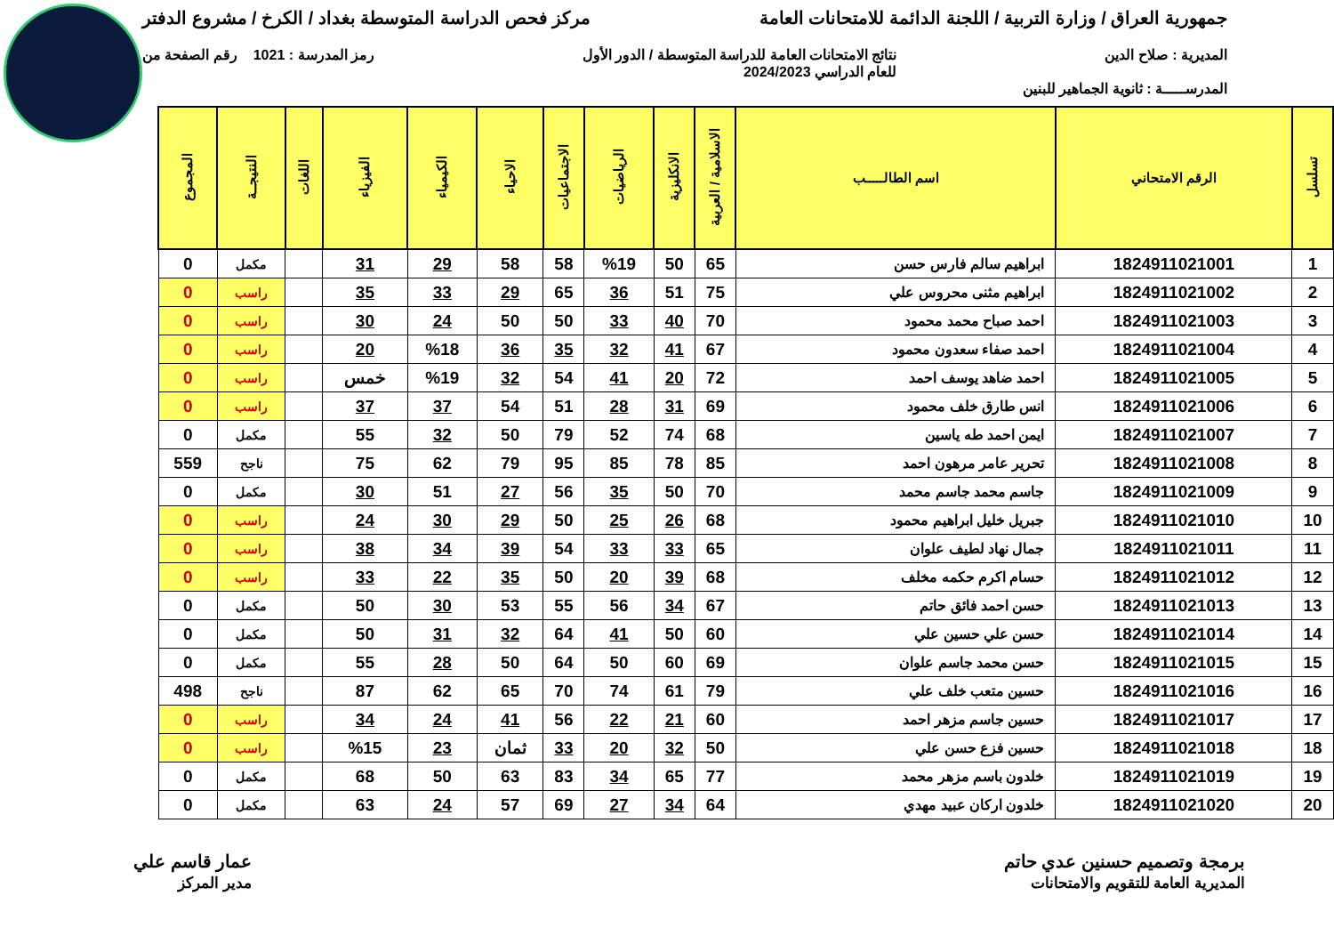جمهورية العراق / وزارة التربية / اللجنة الدائمة للامتحانات العامة مركز فحص الدراسة المتوسطة بغداد / الكرخ / مشروع الدفتر
المديرية : صلاح الدين نتائج الامتحانات العامة للدراسة المتوسطة / الدور الأول
للعام الدراسي 2024/2023 رمز المدرسة : 1021 رقم الصفحة من
المدرســـــة : ثانوية الجماهير للبنين
| تسلسل | الرقم الامتحاني | اسم الطالـــــب | الاسلامية / العربية | الانكليزية | الرياضيات | الاجتماعيات | الاحياء | الكيمياء | الفيزياء | اللغات | النتيجــة | المجموع |
| --- | --- | --- | --- | --- | --- | --- | --- | --- | --- | --- | --- | --- |
| 1 | 1824911021001 | ابراهيم سالم فارس حسن | 65 | 50 | %19 | 58 | 58 | 29 | 31 | | مكمل | 0 |
| 2 | 1824911021002 | ابراهيم مثنى محروس علي | 75 | 51 | 36 | 65 | 29 | 33 | 35 | | راسب | 0 |
| 3 | 1824911021003 | احمد صباح محمد محمود | 70 | 40 | 33 | 50 | 50 | 24 | 30 | | راسب | 0 |
| 4 | 1824911021004 | احمد صفاء سعدون محمود | 67 | 41 | 32 | 35 | 36 | %18 | 20 | | راسب | 0 |
| 5 | 1824911021005 | احمد ضاهد يوسف احمد | 72 | 20 | 41 | 54 | 32 | %19 | خمس | | راسب | 0 |
| 6 | 1824911021006 | انس طارق خلف محمود | 69 | 31 | 28 | 51 | 54 | 37 | 37 | | راسب | 0 |
| 7 | 1824911021007 | ايمن احمد طه ياسين | 68 | 74 | 52 | 79 | 50 | 32 | 55 | | مكمل | 0 |
| 8 | 1824911021008 | تحرير عامر مرهون احمد | 85 | 78 | 85 | 95 | 79 | 62 | 75 | | ناجح | 559 |
| 9 | 1824911021009 | جاسم محمد جاسم محمد | 70 | 50 | 35 | 56 | 27 | 51 | 30 | | مكمل | 0 |
| 10 | 1824911021010 | جبريل خليل ابراهيم محمود | 68 | 26 | 25 | 50 | 29 | 30 | 24 | | راسب | 0 |
| 11 | 1824911021011 | جمال نهاد لطيف علوان | 65 | 33 | 33 | 54 | 39 | 34 | 38 | | راسب | 0 |
| 12 | 1824911021012 | حسام اكرم حكمه مخلف | 68 | 39 | 20 | 50 | 35 | 22 | 33 | | راسب | 0 |
| 13 | 1824911021013 | حسن احمد فائق حاتم | 67 | 34 | 56 | 55 | 53 | 30 | 50 | | مكمل | 0 |
| 14 | 1824911021014 | حسن علي حسين علي | 60 | 50 | 41 | 64 | 32 | 31 | 50 | | مكمل | 0 |
| 15 | 1824911021015 | حسن محمد جاسم علوان | 69 | 60 | 50 | 64 | 50 | 28 | 55 | | مكمل | 0 |
| 16 | 1824911021016 | حسين متعب خلف علي | 79 | 61 | 74 | 70 | 65 | 62 | 87 | | ناجح | 498 |
| 17 | 1824911021017 | حسين جاسم مزهر احمد | 60 | 21 | 22 | 56 | 41 | 24 | 34 | | راسب | 0 |
| 18 | 1824911021018 | حسين فزع حسن علي | 50 | 32 | 20 | 33 | ثمان | 23 | %15 | | راسب | 0 |
| 19 | 1824911021019 | خلدون باسم مزهر محمد | 77 | 65 | 34 | 83 | 63 | 50 | 68 | | مكمل | 0 |
| 20 | 1824911021020 | خلدون اركان عبيد مهدي | 64 | 34 | 27 | 69 | 57 | 24 | 63 | | مكمل | 0 |
برمجة وتصميم حسنين عدي حاتم
المديرية العامة للتقويم والامتحانات عمار قاسم علي
مدير المركز